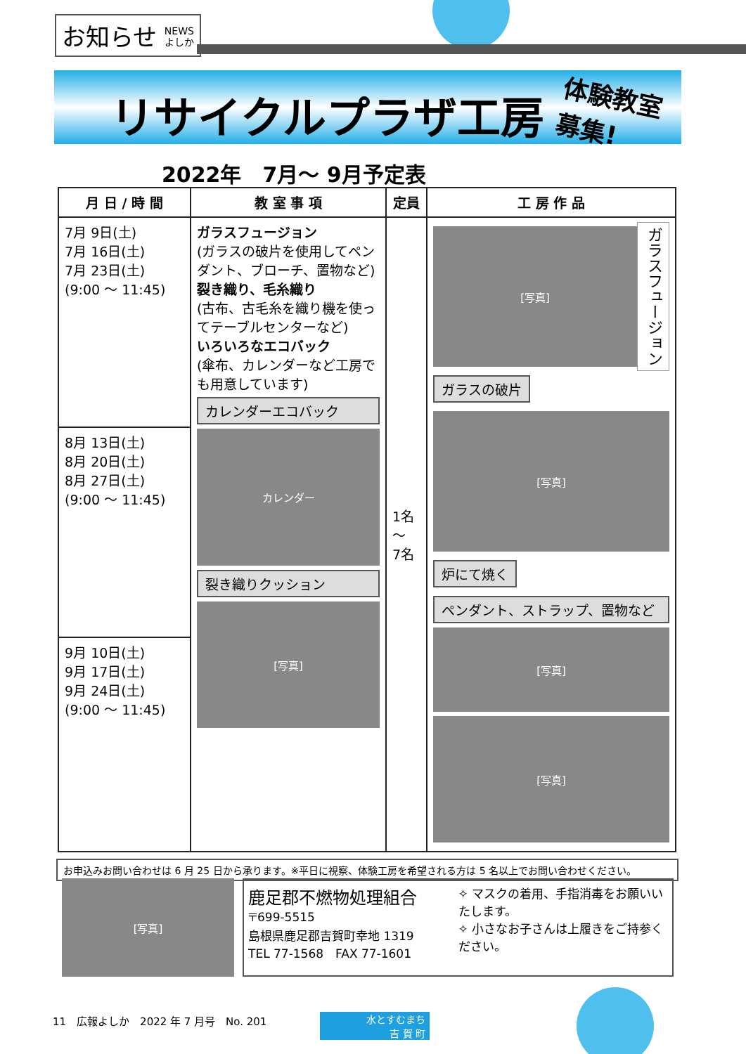お知らせ NEWS
よしか
リサイクルプラザ工房
体験教室
募集!
2022年　7月～ 9月予定表
| 月 日 / 時 間 | 教 室 事 項 | 定員 | 工 房 作 品 |
| --- | --- | --- | --- |
| 7月 9日(土) 7月 16日(土) 7月 23日(土) (9:00 ～ 11:45) | ガラスフュージョン (ガラスの破片を使用してペンダント、ブローチ、置物など) 裂き織り、毛糸織り (古布、古毛糸を織り機を使ってテーブルセンターなど) いろいろなエコバック (傘布、カレンダーなど工房でも用意しています) カレンダーエコバック カレンダー 裂き織りクッション [写真] | 1名 ～ 7名 | ガラスフュージョン [写真] ガラスの破片 [写真] 炉にて焼く ペンダント、ストラップ、置物など [写真] [写真] |
| 8月 13日(土) 8月 20日(土) 8月 27日(土) (9:00 ～ 11:45) | | | |
| 9月 10日(土) 9月 17日(土) 9月 24日(土) (9:00 ～ 11:45) | | | |
お申込みお問い合わせは 6 月 25 日から承ります。※平日に視察、体験工房を希望される方は 5 名以上でお問い合わせください。
[写真]
鹿足郡不燃物処理組合
〒699-5515
島根県鹿足郡吉賀町幸地 1319
TEL 77-1568　FAX 77-1601
✧ マスクの着用、手指消毒をお願いいたします。
✧ 小さなお子さんは上履きをご持参ください。
11　広報よしか　2022 年 7 月号　No. 201
水とすむまち
吉 賀 町